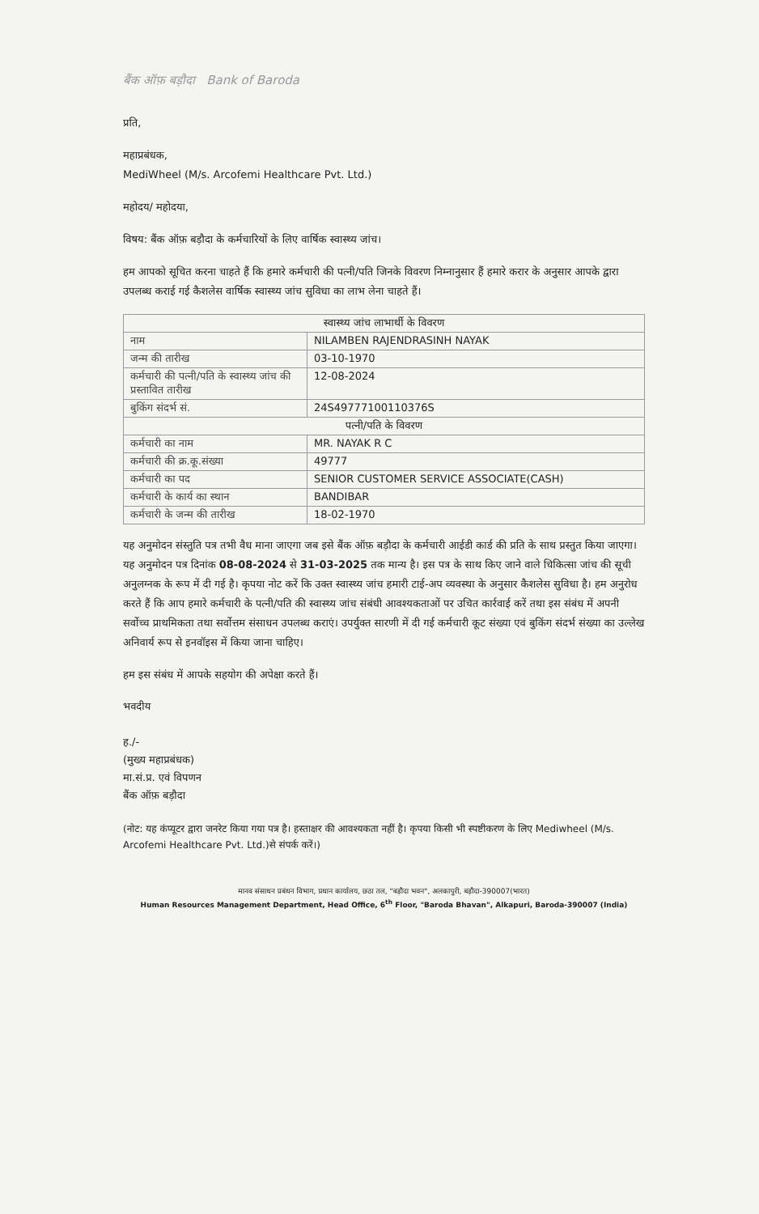बैंक ऑफ़ बड़ौदा Bank of Baroda
प्रति,
महाप्रबंधक,
MediWheel (M/s. Arcofemi Healthcare Pvt. Ltd.)
महोदय/ महोदया,
विषय: बैंक ऑफ़ बड़ौदा के कर्मचारियों के लिए वार्षिक स्वास्थ्य जांच।
हम आपको सूचित करना चाहते हैं कि हमारे कर्मचारी की पत्नी/पति जिनके विवरण निम्नानुसार हैं हमारे करार के अनुसार आपके द्वारा उपलब्ध कराई गई कैशलेस वार्षिक स्वास्थ्य जांच सुविधा का लाभ लेना चाहते हैं।
| स्वास्थ्य जांच लाभार्थी के विवरण | |
| --- | --- |
| नाम | NILAMBEN RAJENDRASINH NAYAK |
| जन्म की तारीख | 03-10-1970 |
| कर्मचारी की पत्नी/पति के स्वास्थ्य जांच की प्रस्तावित तारीख | 12-08-2024 |
| बुकिंग संदर्भ सं. | 24S49777100110376S |
| पत्नी/पति के विवरण | |
| कर्मचारी का नाम | MR. NAYAK R C |
| कर्मचारी की क्र.कू.संख्या | 49777 |
| कर्मचारी का पद | SENIOR CUSTOMER SERVICE ASSOCIATE(CASH) |
| कर्मचारी के कार्य का स्थान | BANDIBAR |
| कर्मचारी के जन्म की तारीख | 18-02-1970 |
यह अनुमोदन संस्तुति पत्र तभी वैध माना जाएगा जब इसे बैंक ऑफ़ बड़ौदा के कर्मचारी आईडी कार्ड की प्रति के साथ प्रस्तुत किया जाएगा। यह अनुमोदन पत्र दिनांक 08-08-2024 से 31-03-2025 तक मान्य है। इस पत्र के साथ किए जाने वाले चिकित्सा जांच की सूची अनुलग्नक के रूप में दी गई है। कृपया नोट करें कि उक्त स्वास्थ्य जांच हमारी टाई-अप व्यवस्था के अनुसार कैशलेस सुविधा है। हम अनुरोध करते हैं कि आप हमारे कर्मचारी के पत्नी/पति की स्वास्थ्य जांच संबंधी आवश्यकताओं पर उचित कार्रवाई करें तथा इस संबंध में अपनी सर्वोच्च प्राथमिकता तथा सर्वोत्तम संसाधन उपलब्ध कराएं। उपर्युक्त सारणी में दी गई कर्मचारी कूट संख्या एवं बुकिंग संदर्भ संख्या का उल्लेख अनिवार्य रूप से इनवॉइस में किया जाना चाहिए।
हम इस संबंध में आपके सहयोग की अपेक्षा करते हैं।
भवदीय
ह./-
(मुख्य महाप्रबंधक)
मा.सं.प्र. एवं विपणन
बैंक ऑफ़ बड़ौदा
(नोट: यह कंप्यूटर द्वारा जनरेट किया गया पत्र है। हस्ताक्षर की आवश्यकता नहीं है। कृपया किसी भी स्पष्टीकरण के लिए Mediwheel (M/s. Arcofemi Healthcare Pvt. Ltd.)से संपर्क करें।)
मानव संसाधन प्रबंधन विभाग, प्रधान कार्यालय, छठा तल, "बड़ौदा भवन", अलकापुरी, बड़ौदा-390007(भारत)
Human Resources Management Department, Head Office, 6<sup>th</sup> Floor, "Baroda Bhavan", Alkapuri, Baroda-390007 (India)